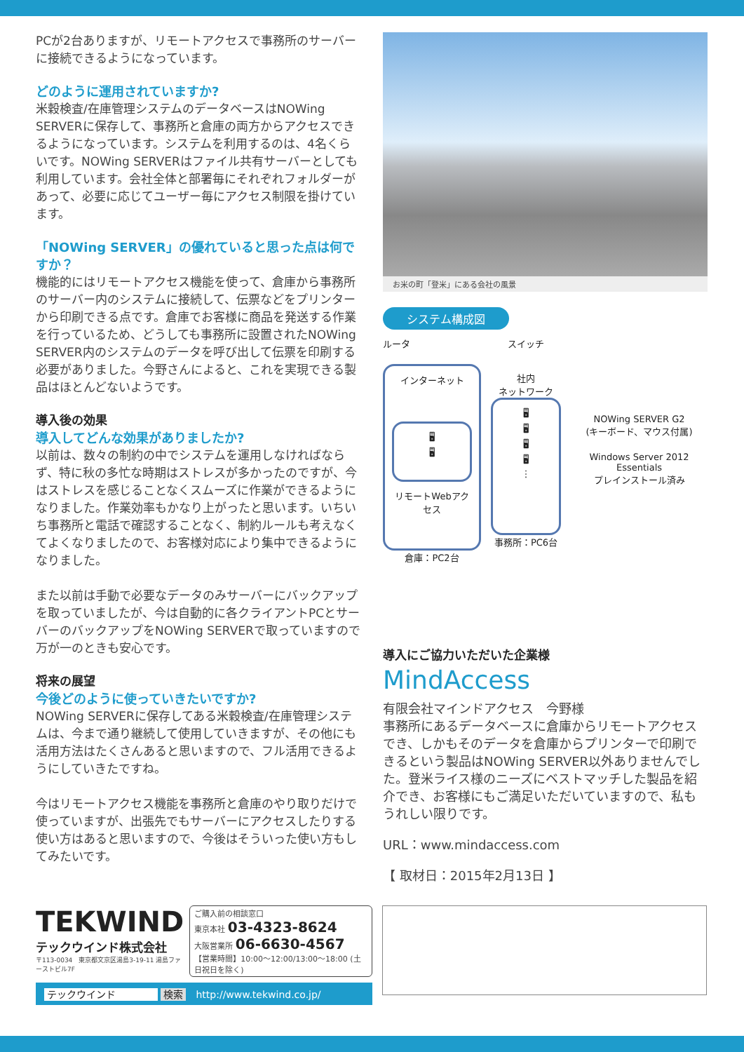PCが2台ありますが、リモートアクセスで事務所のサーバーに接続できるようになっています。
どのように運用されていますか?
米穀検査/在庫管理システムのデータベースはNOWing SERVERに保存して、事務所と倉庫の両方からアクセスできるようになっています。システムを利用するのは、4名くらいです。NOWing SERVERはファイル共有サーバーとしても利用しています。会社全体と部署毎にそれぞれフォルダーがあって、必要に応じてユーザー毎にアクセス制限を掛けています。
「NOWing SERVER」の優れていると思った点は何ですか？
機能的にはリモートアクセス機能を使って、倉庫から事務所のサーバー内のシステムに接続して、伝票などをプリンターから印刷できる点です。倉庫でお客様に商品を発送する作業を行っているため、どうしても事務所に設置されたNOWing SERVER内のシステムのデータを呼び出して伝票を印刷する必要がありました。今野さんによると、これを実現できる製品はほとんどないようです。
導入後の効果
導入してどんな効果がありましたか?
以前は、数々の制約の中でシステムを運用しなければならず、特に秋の多忙な時期はストレスが多かったのですが、今はストレスを感じることなくスムーズに作業ができるようになりました。作業効率もかなり上がったと思います。いちいち事務所と電話で確認することなく、制約ルールも考えなくてよくなりましたので、お客様対応により集中できるようになりました。
また以前は手動で必要なデータのみサーバーにバックアップを取っていましたが、今は自動的に各クライアントPCとサーバーのバックアップをNOWing SERVERで取っていますので万が一のときも安心です。
将来の展望
今後どのように使っていきたいですか?
NOWing SERVERに保存してある米穀検査/在庫管理システムは、今まで通り継続して使用していきますが、その他にも活用方法はたくさんあると思いますので、フル活用できるようにしていきたですね。
今はリモートアクセス機能を事務所と倉庫のやり取りだけで使っていますが、出張先でもサーバーにアクセスしたりする使い方はあると思いますので、今後はそういった使い方もしてみたいです。
お米の町「登米」にある会社の風景
システム構成図
ルータ
インターネット
🖥
🖥
リモートWebアクセス
倉庫：PC2台
スイッチ
社内
ネットワーク
🖥
🖥
🖥
🖥
⋮
事務所：PC6台
NOWing SERVER G2
(キーボード、マウス付属)
Windows Server 2012 Essentials
プレインストール済み
導入にご協力いただいた企業様
MindAccess
有限会社マインドアクセス　今野様
事務所にあるデータベースに倉庫からリモートアクセスでき、しかもそのデータを倉庫からプリンターで印刷できるという製品はNOWing SERVER以外ありませんでした。登米ライス様のニーズにベストマッチした製品を紹介でき、お客様にもご満足いただいていますので、私もうれしい限りです。
URL：www.mindaccess.com
【 取材日：2015年2月13日 】
TEKWIND
テックウインド株式会社
〒113-0034　東京都文京区湯島3-19-11 湯島ファーストビル7F
ご購入前の相談窓口
東京本社 03-4323-8624
大阪営業所 06-6630-4567
【営業時間】10:00～12:00/13:00～18:00 (土日祝日を除く)
テックウインド 検索　http://www.tekwind.co.jp/